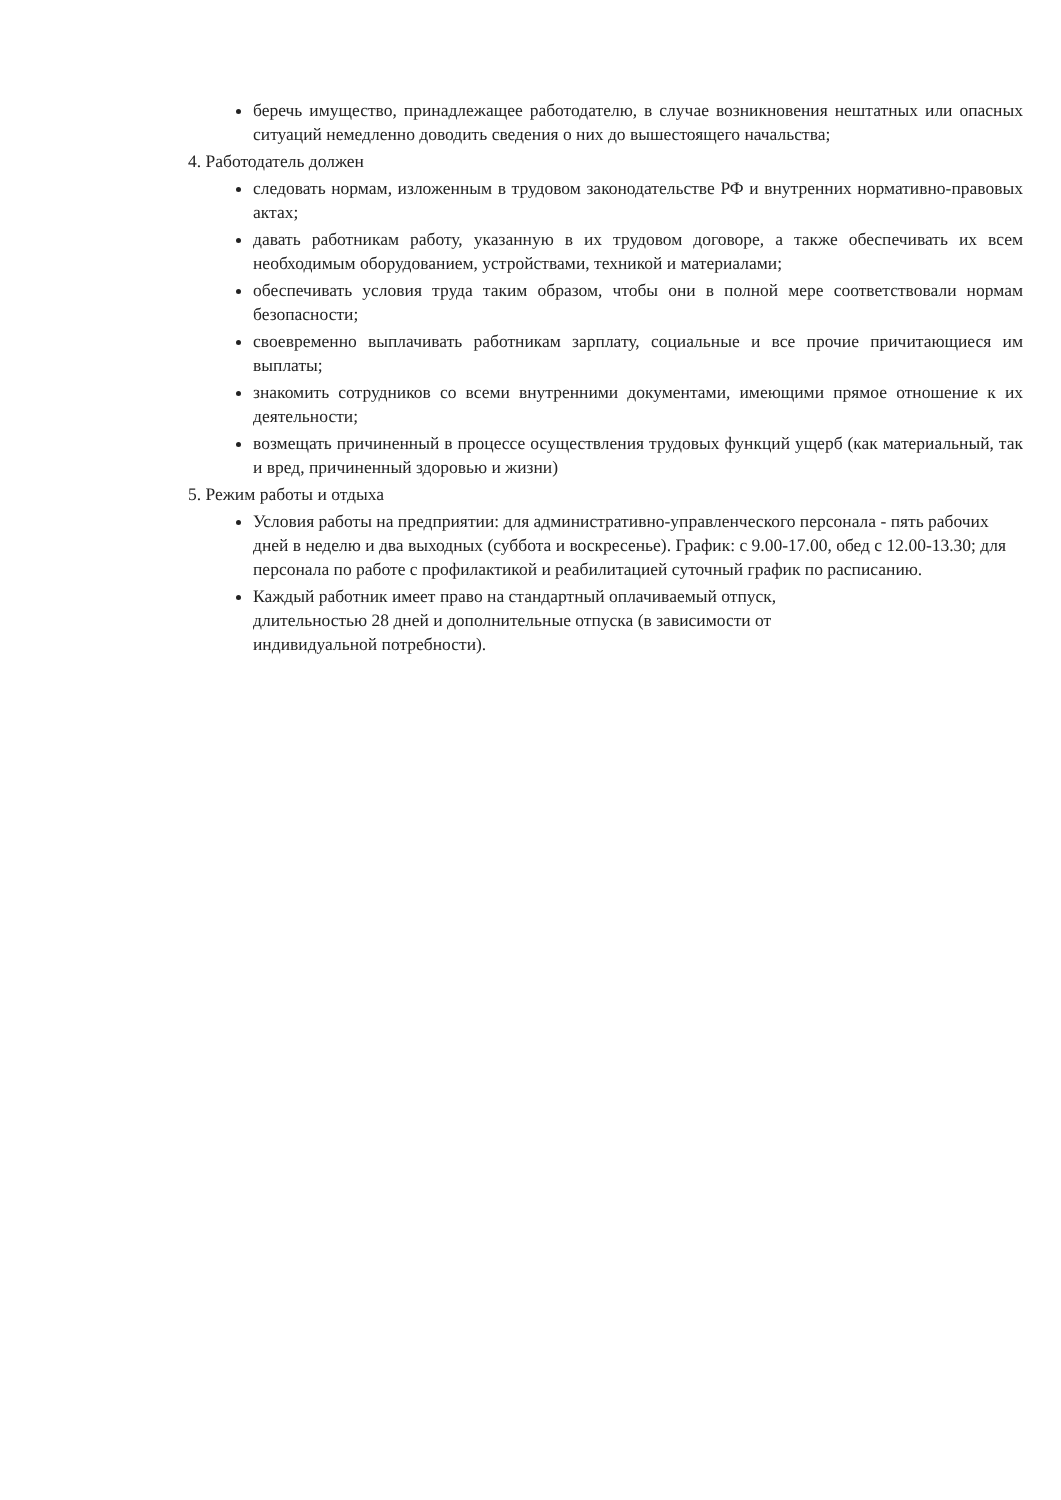беречь имущество, принадлежащее работодателю, в случае возникновения нештатных или опасных ситуаций немедленно доводить сведения о них до вышестоящего начальства;
4. Работодатель должен
следовать нормам, изложенным в трудовом законодательстве РФ и внутренних нормативно-правовых актах;
давать работникам работу, указанную в их трудовом договоре, а также обеспечивать их всем необходимым оборудованием, устройствами, техникой и материалами;
обеспечивать условия труда таким образом, чтобы они в полной мере соответствовали нормам безопасности;
своевременно выплачивать работникам зарплату, социальные и все прочие причитающиеся им выплаты;
знакомить сотрудников со всеми внутренними документами, имеющими прямое отношение к их деятельности;
возмещать причиненный в процессе осуществления трудовых функций ущерб (как материальный, так и вред, причиненный здоровью и жизни)
5. Режим работы и отдыха
Условия работы на предприятии: для административно-управленческого персонала - пять рабочих дней в неделю и два выходных (суббота и воскресенье). График: с 9.00-17.00, обед с 12.00-13.30; для персонала по работе с профилактикой и реабилитацией суточный график по расписанию.
Каждый работник имеет право на стандартный оплачиваемый отпуск, длительностью 28 дней и дополнительные отпуска (в зависимости от индивидуальной потребности).